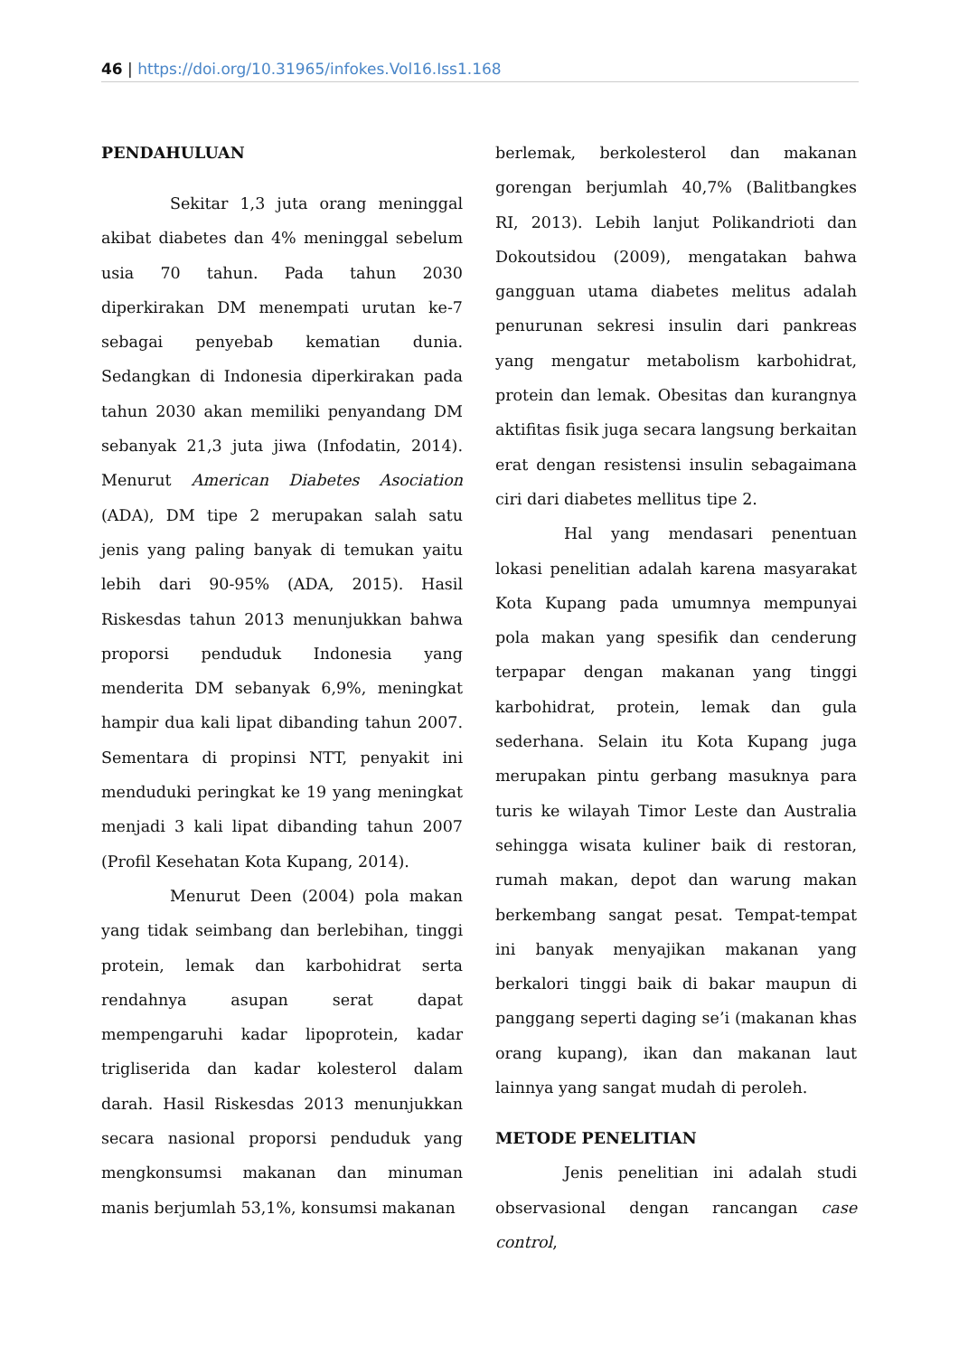46 | https://doi.org/10.31965/infokes.Vol16.Iss1.168
PENDAHULUAN
Sekitar 1,3 juta orang meninggal akibat diabetes dan 4% meninggal sebelum usia 70 tahun. Pada tahun 2030 diperkirakan DM menempati urutan ke-7 sebagai penyebab kematian dunia. Sedangkan di Indonesia diperkirakan pada tahun 2030 akan memiliki penyandang DM sebanyak 21,3 juta jiwa (Infodatin, 2014). Menurut American Diabetes Asociation (ADA), DM tipe 2 merupakan salah satu jenis yang paling banyak di temukan yaitu lebih dari 90-95% (ADA, 2015). Hasil Riskesdas tahun 2013 menunjukkan bahwa proporsi penduduk Indonesia yang menderita DM sebanyak 6,9%, meningkat hampir dua kali lipat dibanding tahun 2007. Sementara di propinsi NTT, penyakit ini menduduki peringkat ke 19 yang meningkat menjadi 3 kali lipat dibanding tahun 2007 (Profil Kesehatan Kota Kupang, 2014).
Menurut Deen (2004) pola makan yang tidak seimbang dan berlebihan, tinggi protein, lemak dan karbohidrat serta rendahnya asupan serat dapat mempengaruhi kadar lipoprotein, kadar trigliserida dan kadar kolesterol dalam darah. Hasil Riskesdas 2013 menunjukkan secara nasional proporsi penduduk yang mengkonsumsi makanan dan minuman manis berjumlah 53,1%, konsumsi makanan
berlemak, berkolesterol dan makanan gorengan berjumlah 40,7% (Balitbangkes RI, 2013). Lebih lanjut Polikandrioti dan Dokoutsidou (2009), mengatakan bahwa gangguan utama diabetes melitus adalah penurunan sekresi insulin dari pankreas yang mengatur metabolism karbohidrat, protein dan lemak. Obesitas dan kurangnya aktifitas fisik juga secara langsung berkaitan erat dengan resistensi insulin sebagaimana ciri dari diabetes mellitus tipe 2.
Hal yang mendasari penentuan lokasi penelitian adalah karena masyarakat Kota Kupang pada umumnya mempunyai pola makan yang spesifik dan cenderung terpapar dengan makanan yang tinggi karbohidrat, protein, lemak dan gula sederhana. Selain itu Kota Kupang juga merupakan pintu gerbang masuknya para turis ke wilayah Timor Leste dan Australia sehingga wisata kuliner baik di restoran, rumah makan, depot dan warung makan berkembang sangat pesat. Tempat-tempat ini banyak menyajikan makanan yang berkalori tinggi baik di bakar maupun di panggang seperti daging se’i (makanan khas orang kupang), ikan dan makanan laut lainnya yang sangat mudah di peroleh.
METODE PENELITIAN
Jenis penelitian ini adalah studi observasional dengan rancangan case control,